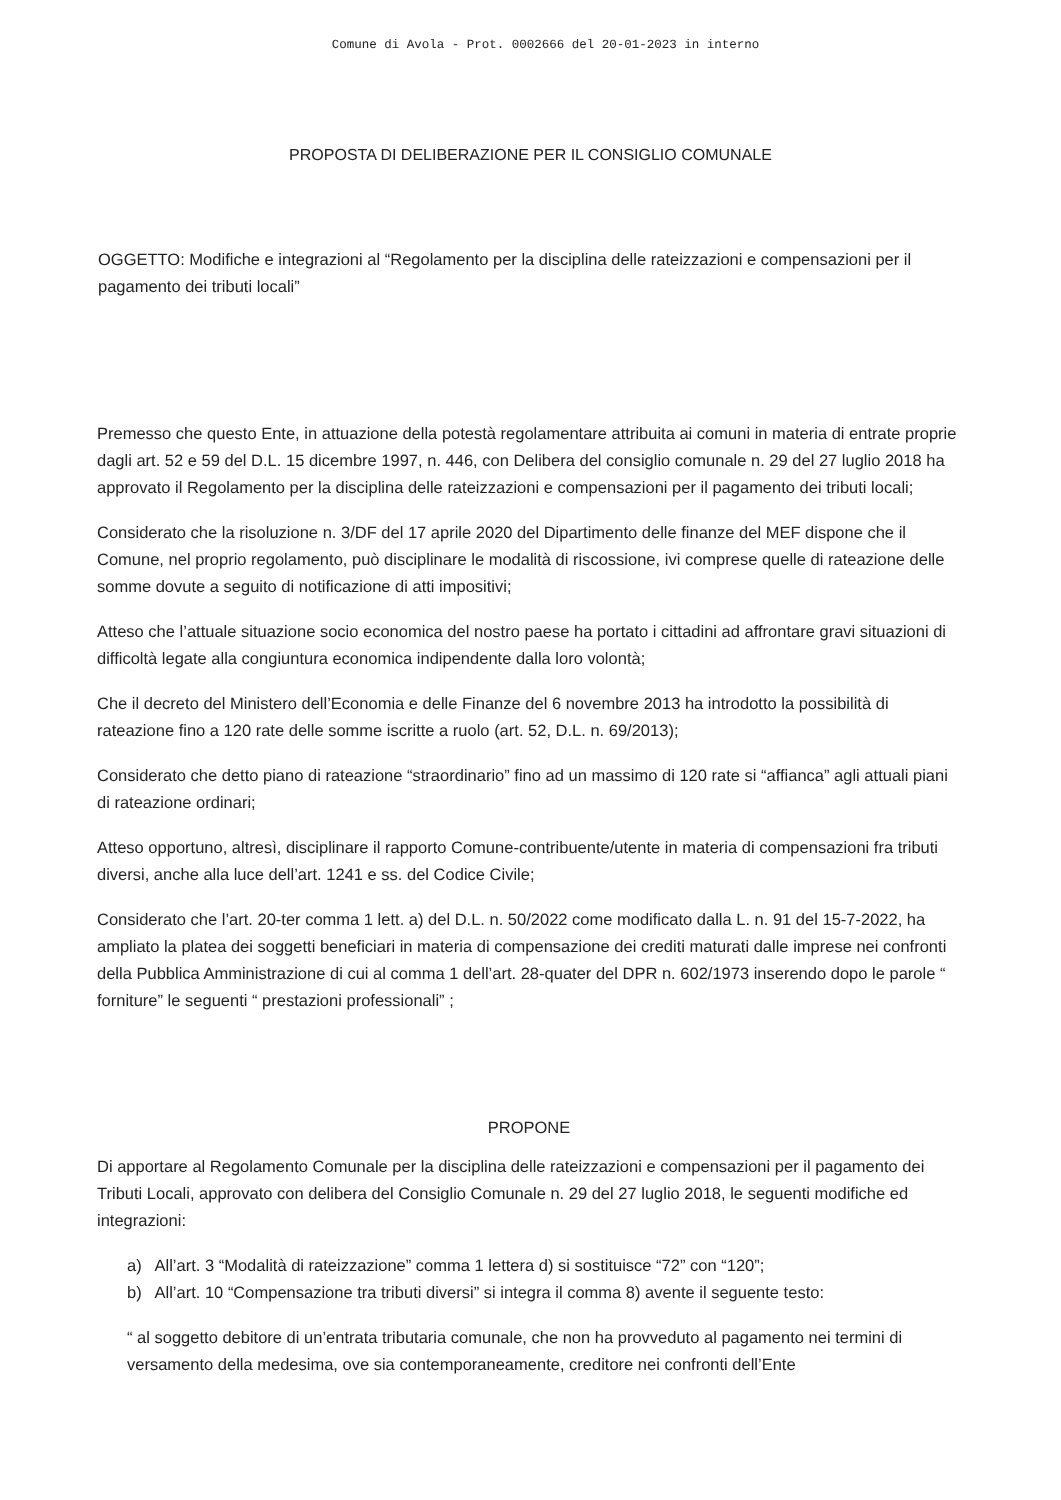Comune di Avola - Prot. 0002666 del 20-01-2023 in interno
PROPOSTA DI DELIBERAZIONE PER IL CONSIGLIO COMUNALE
OGGETTO: Modifiche e integrazioni al “Regolamento per la disciplina delle rateizzazioni e compensazioni per il pagamento dei tributi locali”
Premesso che questo Ente, in attuazione della potestà regolamentare attribuita ai comuni in materia di entrate proprie dagli art. 52 e 59 del D.L. 15 dicembre 1997, n. 446, con Delibera del consiglio comunale n. 29 del 27 luglio 2018 ha approvato il Regolamento per la disciplina delle rateizzazioni e compensazioni per il pagamento dei tributi locali;
Considerato che la risoluzione n. 3/DF del 17 aprile 2020 del Dipartimento delle finanze del MEF dispone che il Comune, nel proprio regolamento, può disciplinare le modalità di riscossione, ivi comprese quelle di rateazione delle somme dovute a seguito di notificazione di atti impositivi;
Atteso che l’attuale situazione socio economica del nostro paese ha portato i cittadini ad affrontare gravi situazioni di difficoltà legate alla congiuntura economica indipendente dalla loro volontà;
Che il decreto del Ministero dell’Economia e delle Finanze del 6 novembre 2013 ha introdotto la possibilità di rateazione fino a 120 rate delle somme iscritte a ruolo (art. 52, D.L. n. 69/2013);
Considerato che detto piano di rateazione “straordinario” fino ad un massimo di 120 rate si “affianca” agli attuali piani di rateazione ordinari;
Atteso opportuno, altresì, disciplinare il rapporto Comune-contribuente/utente in materia di compensazioni fra tributi diversi, anche alla luce dell’art. 1241 e ss. del Codice Civile;
Considerato che l’art. 20-ter comma 1 lett. a) del D.L. n. 50/2022 come modificato dalla L. n. 91 del 15-7-2022, ha ampliato la platea dei soggetti beneficiari in materia di compensazione dei crediti maturati dalle imprese nei confronti della Pubblica Amministrazione di cui al comma 1 dell’art. 28-quater del DPR n. 602/1973 inserendo dopo le parole “ forniture” le seguenti “ prestazioni professionali” ;
PROPONE
Di apportare al Regolamento Comunale per la disciplina delle rateizzazioni e compensazioni per il pagamento dei Tributi Locali, approvato con delibera del Consiglio Comunale n. 29 del 27 luglio 2018, le seguenti modifiche ed integrazioni:
a) All’art. 3 “Modalità di rateizzazione” comma 1 lettera d) si sostituisce “72” con “120”;
b) All’art. 10 “Compensazione tra tributi diversi” si integra il comma 8) avente il seguente testo:
“ al soggetto debitore di un’entrata tributaria comunale, che non ha provveduto al pagamento nei termini di versamento della medesima, ove sia contemporaneamente, creditore nei confronti dell’Ente